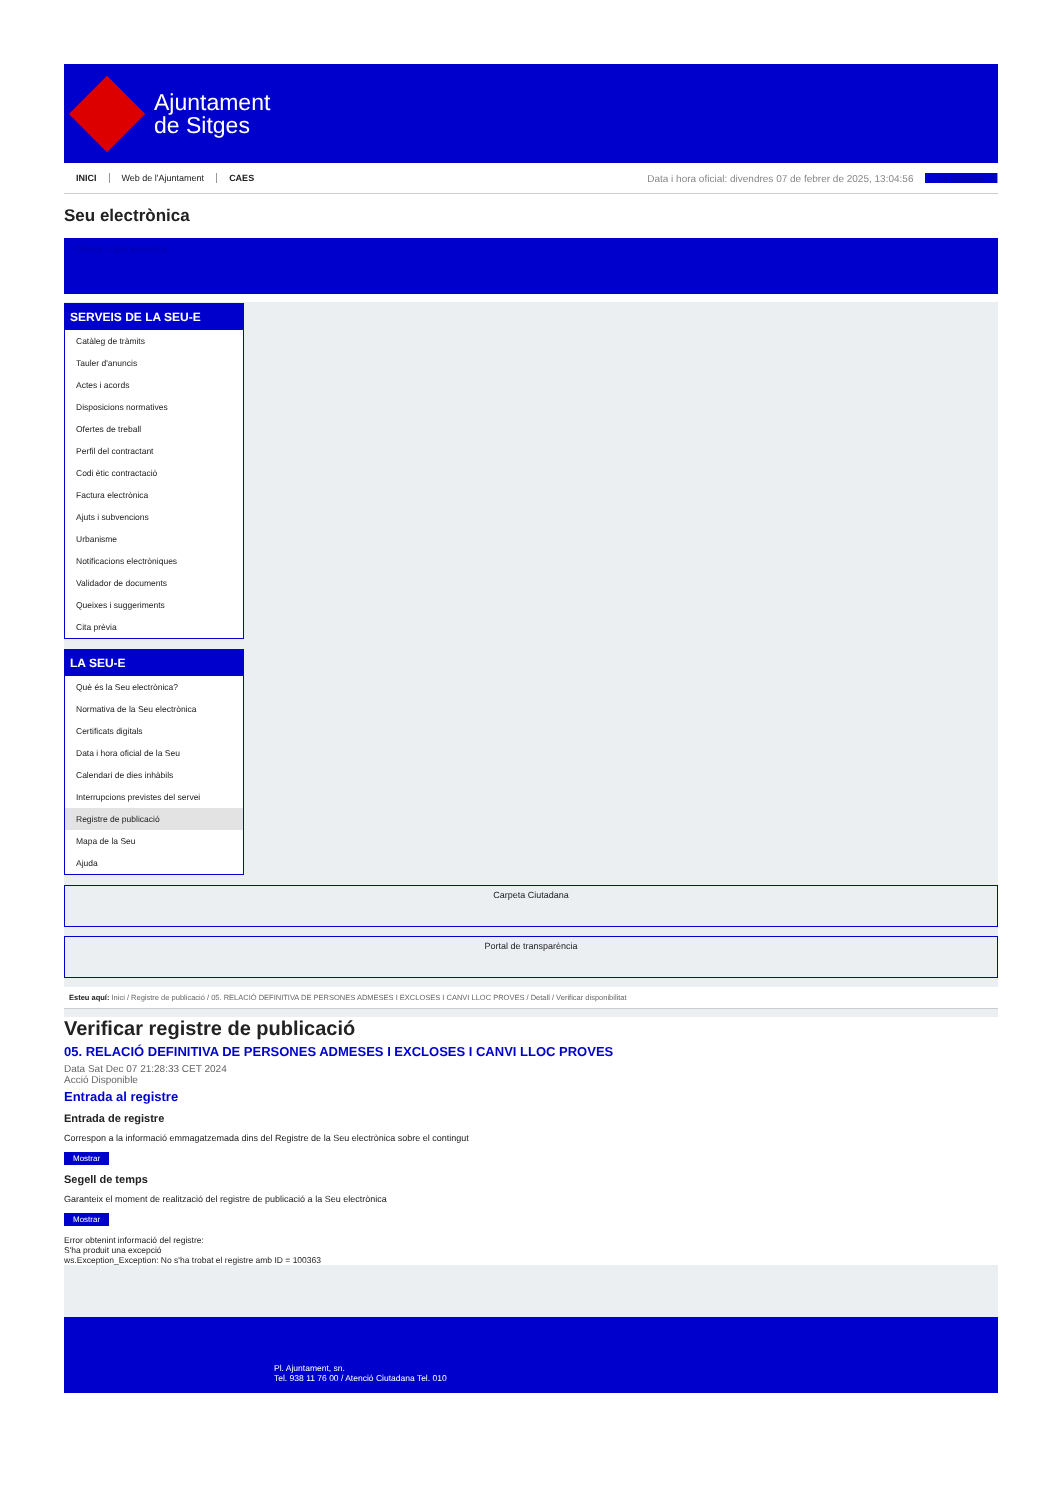Ajuntament
de Sitges
INICI Web de l'Ajuntament CAES Data i hora oficial: divendres 07 de febrer de 2025, 13:04:56 Sincronitzar
Seu electrònica
Obtenir còpia autèntica
SERVEIS DE LA SEU-E
Catàleg de tràmits
Tauler d'anuncis
Actes i acords
Disposicions normatives
Ofertes de treball
Perfil del contractant
Codi ètic contractació
Factura electrònica
Ajuts i subvencions
Urbanisme
Notificacions electròniques
Validador de documents
Queixes i suggeriments
Cita prèvia
LA SEU-E
Què és la Seu electrònica?
Normativa de la Seu electrònica
Certificats digitals
Data i hora oficial de la Seu
Calendari de dies inhàbils
Interrupcions previstes del servei
Registre de publicació
Mapa de la Seu
Ajuda
Carpeta Ciutadana
Portal de transparència
Esteu aquí: Inici / Registre de publicació / 05. RELACIÓ DEFINITIVA DE PERSONES ADMESES I EXCLOSES I CANVI LLOC PROVES / Detall / Verificar disponibilitat
Verificar registre de publicació
05. RELACIÓ DEFINITIVA DE PERSONES ADMESES I EXCLOSES I CANVI LLOC PROVES
Data Sat Dec 07 21:28:33 CET 2024
Acció Disponible
Entrada al registre
Entrada de registre
Correspon a la informació emmagatzemada dins del Registre de la Seu electrònica sobre el contingut
Mostrar
Segell de temps
Garanteix el moment de realització del registre de publicació a la Seu electrònica
Mostrar
Error obtenint informació del registre:
S'ha produit una excepció
ws.Exception_Exception: No s'ha trobat el registre amb ID = 100363
Pl. Ajuntament, sn.
Tel. 938 11 76 00 / Atenció Ciutadana Tel. 010